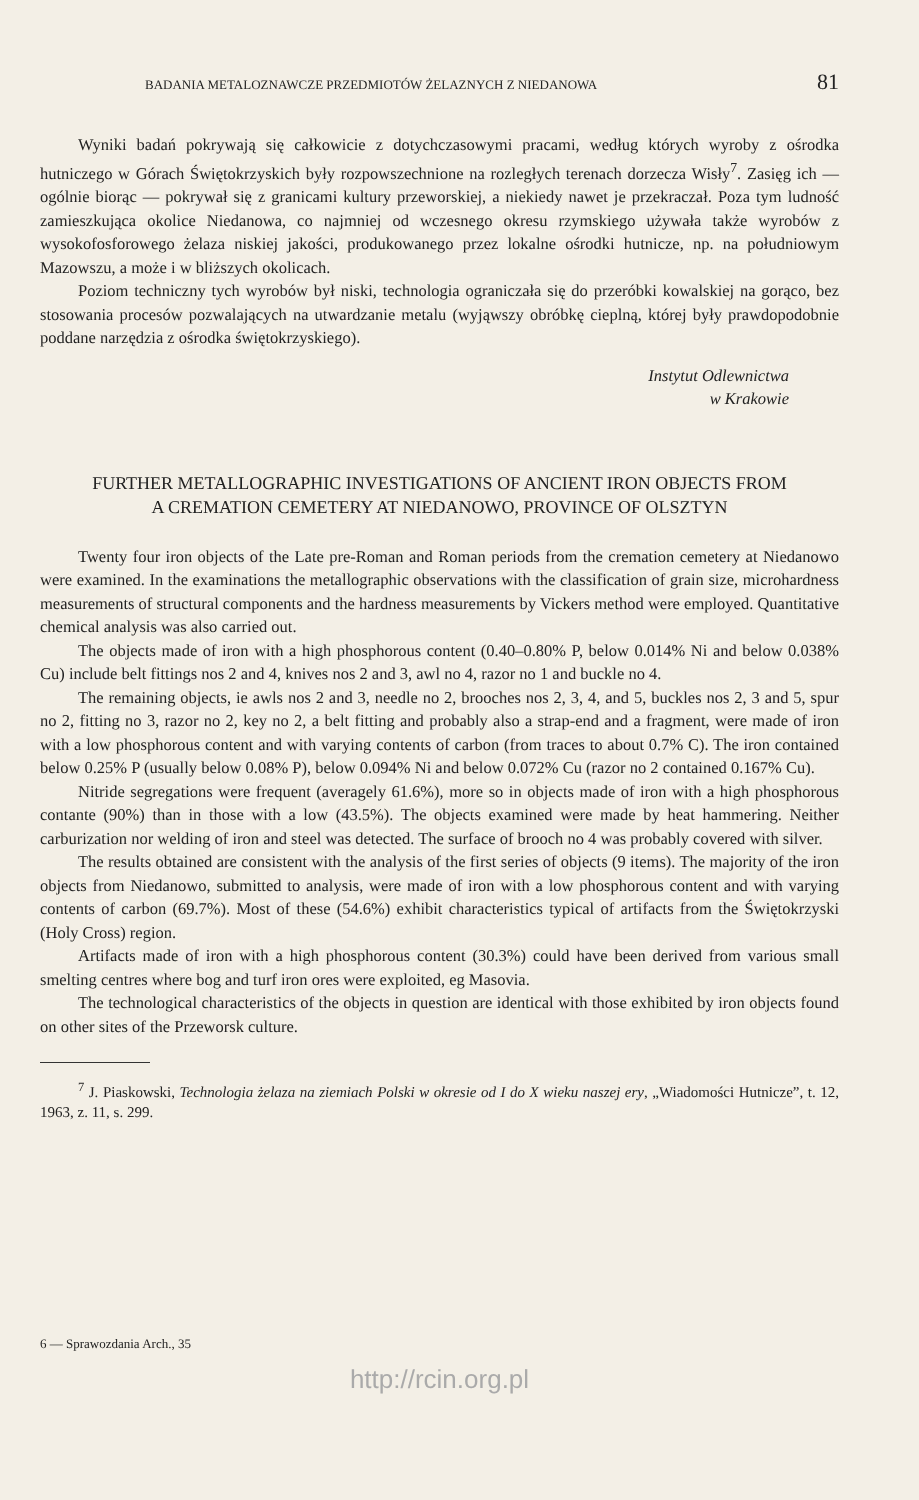BADANIA METALOZNAWCZE PRZEDMIOTÓW ŻELAZNYCH Z NIEDANOWA 81
Wyniki badań pokrywają się całkowicie z dotychczasowymi pracami, według których wyroby z ośrodka hutniczego w Górach Świętokrzyskich były rozpowszechnione na rozległych terenach dorzecza Wisły<sup>7</sup>. Zasięg ich — ogólnie biorąc — pokrywał się z granicami kultury przeworskiej, a niekiedy nawet je przekraczał. Poza tym ludność zamieszkująca okolice Niedanowa, co najmniej od wczesnego okresu rzymskiego używała także wyrobów z wysokofosforowego żelaza niskiej jakości, produkowanego przez lokalne ośrodki hutnicze, np. na południowym Mazowszu, a może i w bliższych okolicach.
Poziom techniczny tych wyrobów był niski, technologia ograniczała się do przeróbki kowalskiej na gorąco, bez stosowania procesów pozwalających na utwardzanie metalu (wyjąwszy obróbkę cieplną, której były prawdopodobnie poddane narzędzia z ośrodka świętokrzyskiego).
Instytut Odlewnictwa
w Krakowie
FURTHER METALLOGRAPHIC INVESTIGATIONS OF ANCIENT IRON OBJECTS FROM
A CREMATION CEMETERY AT NIEDANOWO, PROVINCE OF OLSZTYN
Twenty four iron objects of the Late pre-Roman and Roman periods from the cremation cemetery at Niedanowo were examined. In the examinations the metallographic observations with the classification of grain size, microhardness measurements of structural components and the hardness measurements by Vickers method were employed. Quantitative chemical analysis was also carried out.
The objects made of iron with a high phosphorous content (0.40–0.80% P, below 0.014% Ni and below 0.038% Cu) include belt fittings nos 2 and 4, knives nos 2 and 3, awl no 4, razor no 1 and buckle no 4.
The remaining objects, ie awls nos 2 and 3, needle no 2, brooches nos 2, 3, 4, and 5, buckles nos 2, 3 and 5, spur no 2, fitting no 3, razor no 2, key no 2, a belt fitting and probably also a strap-end and a fragment, were made of iron with a low phosphorous content and with varying contents of carbon (from traces to about 0.7% C). The iron contained below 0.25% P (usually below 0.08% P), below 0.094% Ni and below 0.072% Cu (razor no 2 contained 0.167% Cu).
Nitride segregations were frequent (averagely 61.6%), more so in objects made of iron with a high phosphorous contante (90%) than in those with a low (43.5%). The objects examined were made by heat hammering. Neither carburization nor welding of iron and steel was detected. The surface of brooch no 4 was probably covered with silver.
The results obtained are consistent with the analysis of the first series of objects (9 items). The majority of the iron objects from Niedanowo, submitted to analysis, were made of iron with a low phosphorous content and with varying contents of carbon (69.7%). Most of these (54.6%) exhibit characteristics typical of artifacts from the Świętokrzyski (Holy Cross) region.
Artifacts made of iron with a high phosphorous content (30.3%) could have been derived from various small smelting centres where bog and turf iron ores were exploited, eg Masovia.
The technological characteristics of the objects in question are identical with those exhibited by iron objects found on other sites of the Przeworsk culture.
<sup>7</sup> J. Piaskowski, Technologia żelaza na ziemiach Polski w okresie od I do X wieku naszej ery, „Wiadomości Hutnicze”, t. 12, 1963, z. 11, s. 299.
6 — Sprawozdania Arch., 35
http://rcin.org.pl